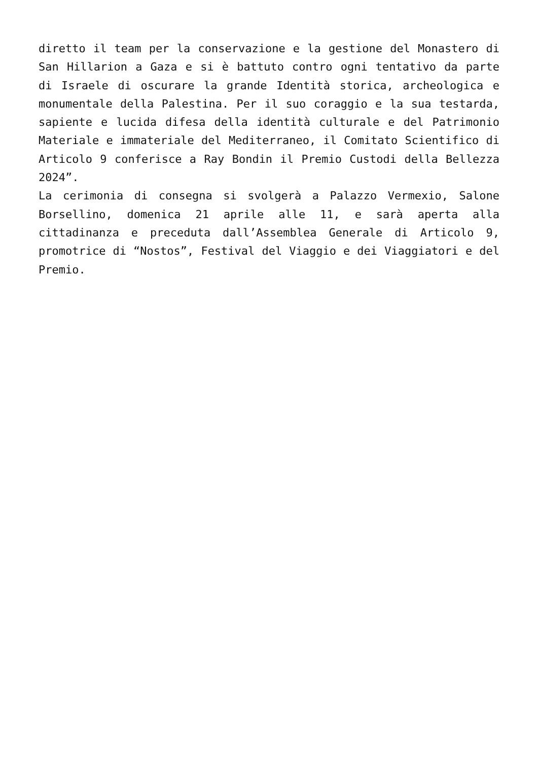diretto il team per la conservazione e la gestione del Monastero di San Hillarion a Gaza e si è battuto contro ogni tentativo da parte di Israele di oscurare la grande Identità storica, archeologica e monumentale della Palestina. Per il suo coraggio e la sua testarda, sapiente e lucida difesa della identità culturale e del Patrimonio Materiale e immateriale del Mediterraneo, il Comitato Scientifico di Articolo 9 conferisce a Ray Bondin il Premio Custodi della Bellezza 2024”.
La cerimonia di consegna si svolgerà a Palazzo Vermexio, Salone Borsellino, domenica 21 aprile alle 11, e sarà aperta alla cittadinanza e preceduta dall’Assemblea Generale di Articolo 9, promotrice di “Nostos”, Festival del Viaggio e dei Viaggiatori e del Premio.